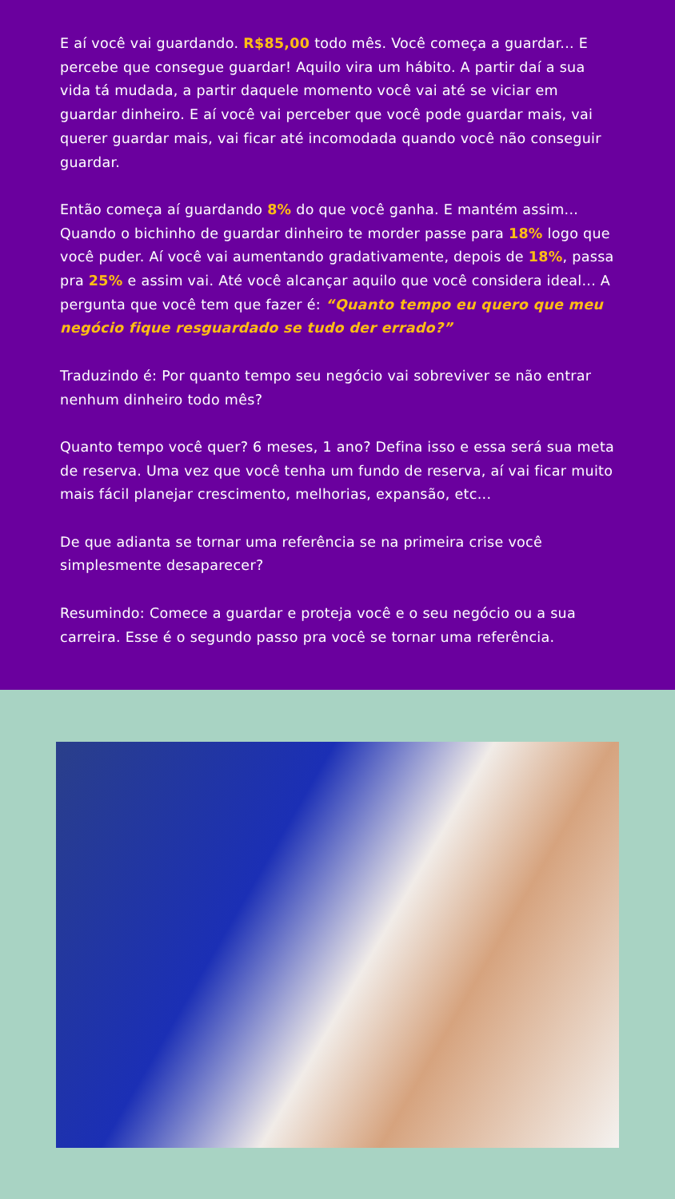E aí você vai guardando. R$85,00 todo mês. Você começa a guardar... E percebe que consegue guardar! Aquilo vira um hábito. A partir daí a sua vida tá mudada, a partir daquele momento você vai até se viciar em guardar dinheiro. E aí você vai perceber que você pode guardar mais, vai querer guardar mais, vai ficar até incomodada quando você não conseguir guardar.
Então começa aí guardando 8% do que você ganha. E mantém assim... Quando o bichinho de guardar dinheiro te morder passe para 18% logo que você puder. Aí você vai aumentando gradativamente, depois de 18%, passa pra 25% e assim vai. Até você alcançar aquilo que você considera ideal... A pergunta que você tem que fazer é: “Quanto tempo eu quero que meu negócio fique resguardado se tudo der errado?”
Traduzindo é: Por quanto tempo seu negócio vai sobreviver se não entrar nenhum dinheiro todo mês?
Quanto tempo você quer? 6 meses, 1 ano? Defina isso e essa será sua meta de reserva. Uma vez que você tenha um fundo de reserva, aí vai ficar muito mais fácil planejar crescimento, melhorias, expansão, etc...
De que adianta se tornar uma referência se na primeira crise você simplesmente desaparecer?
Resumindo: Comece a guardar e proteja você e o seu negócio ou a sua carreira. Esse é o segundo passo pra você se tornar uma referência.